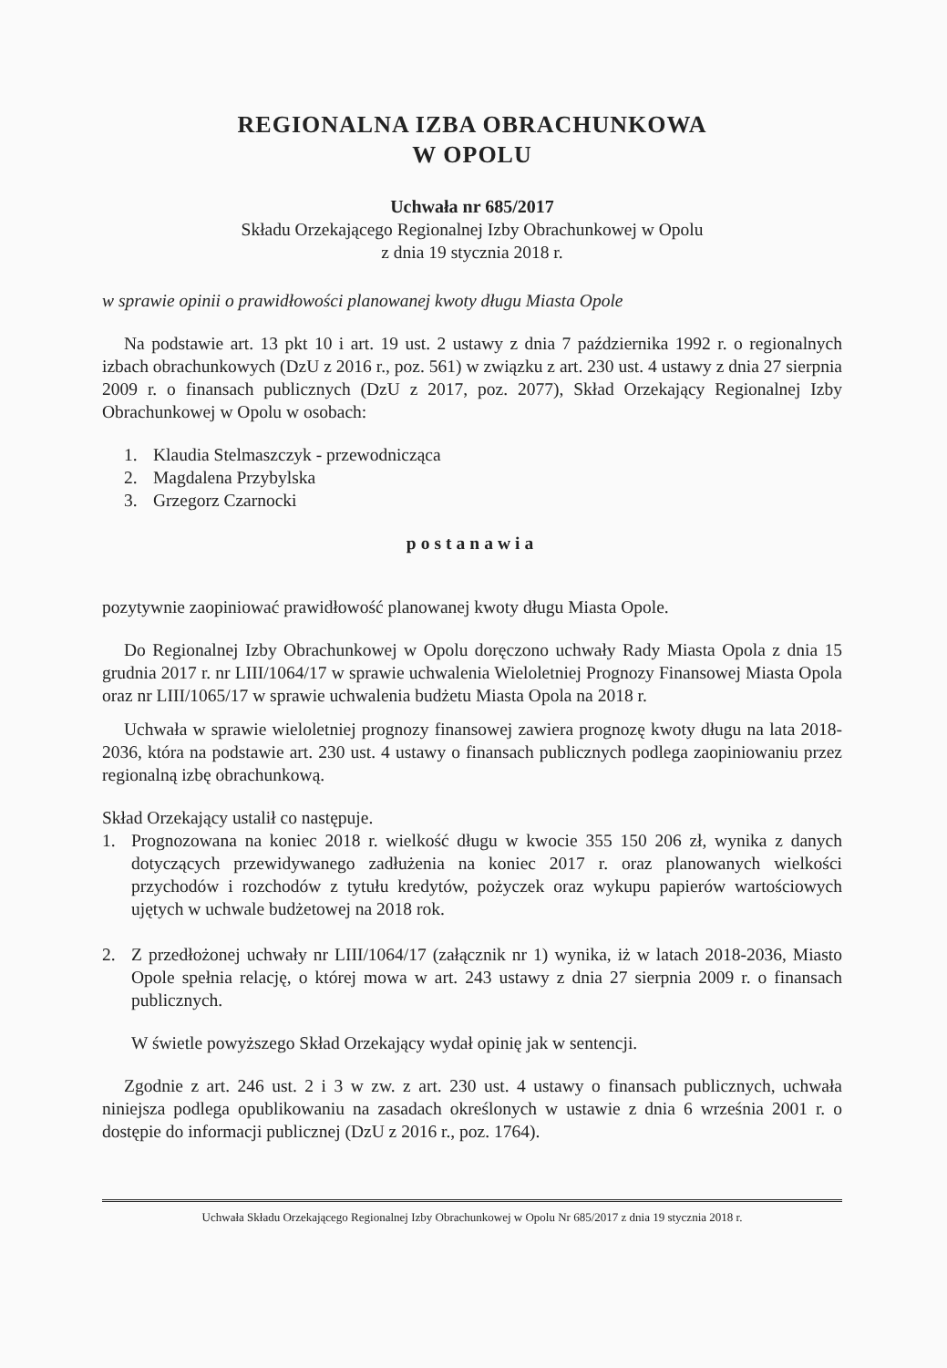REGIONALNA IZBA OBRACHUNKOWA
W OPOLU
Uchwała nr 685/2017
Składu Orzekającego Regionalnej Izby Obrachunkowej w Opolu
z dnia 19 stycznia 2018 r.
w sprawie opinii o prawidłowości planowanej kwoty długu Miasta Opole
Na podstawie art. 13 pkt 10 i art. 19 ust. 2 ustawy z dnia 7 października 1992 r. o regionalnych izbach obrachunkowych (DzU z 2016 r., poz. 561) w związku z art. 230 ust. 4 ustawy z dnia 27 sierpnia 2009 r. o finansach publicznych (DzU z 2017, poz. 2077), Skład Orzekający Regionalnej Izby Obrachunkowej w Opolu w osobach:
1. Klaudia Stelmaszczyk - przewodnicząca
2. Magdalena Przybylska
3. Grzegorz Czarnocki
postanawia
pozytywnie zaopiniować prawidłowość planowanej kwoty długu Miasta Opole.
Do Regionalnej Izby Obrachunkowej w Opolu doręczono uchwały Rady Miasta Opola z dnia 15 grudnia 2017 r. nr LIII/1064/17 w sprawie uchwalenia Wieloletniej Prognozy Finansowej Miasta Opola oraz nr LIII/1065/17 w sprawie uchwalenia budżetu Miasta Opola na 2018 r.
Uchwała w sprawie wieloletniej prognozy finansowej zawiera prognozę kwoty długu na lata 2018-2036, która na podstawie art. 230 ust. 4 ustawy o finansach publicznych podlega zaopiniowaniu przez regionalną izbę obrachunkową.
Skład Orzekający ustalił co następuje.
1. Prognozowana na koniec 2018 r. wielkość długu w kwocie 355 150 206 zł, wynika z danych dotyczących przewidywanego zadłużenia na koniec 2017 r. oraz planowanych wielkości przychodów i rozchodów z tytułu kredytów, pożyczek oraz wykupu papierów wartościowych ujętych w uchwale budżetowej na 2018 rok.
2. Z przedłożonej uchwały nr LIII/1064/17 (załącznik nr 1) wynika, iż w latach 2018-2036, Miasto Opole spełnia relację, o której mowa w art. 243 ustawy z dnia 27 sierpnia 2009 r. o finansach publicznych.
W świetle powyższego Skład Orzekający wydał opinię jak w sentencji.
Zgodnie z art. 246 ust. 2 i 3 w zw. z art. 230 ust. 4 ustawy o finansach publicznych, uchwała niniejsza podlega opublikowaniu na zasadach określonych w ustawie z dnia 6 września 2001 r. o dostępie do informacji publicznej (DzU z 2016 r., poz. 1764).
Uchwała Składu Orzekającego Regionalnej Izby Obrachunkowej w Opolu Nr 685/2017 z dnia 19 stycznia 2018 r.